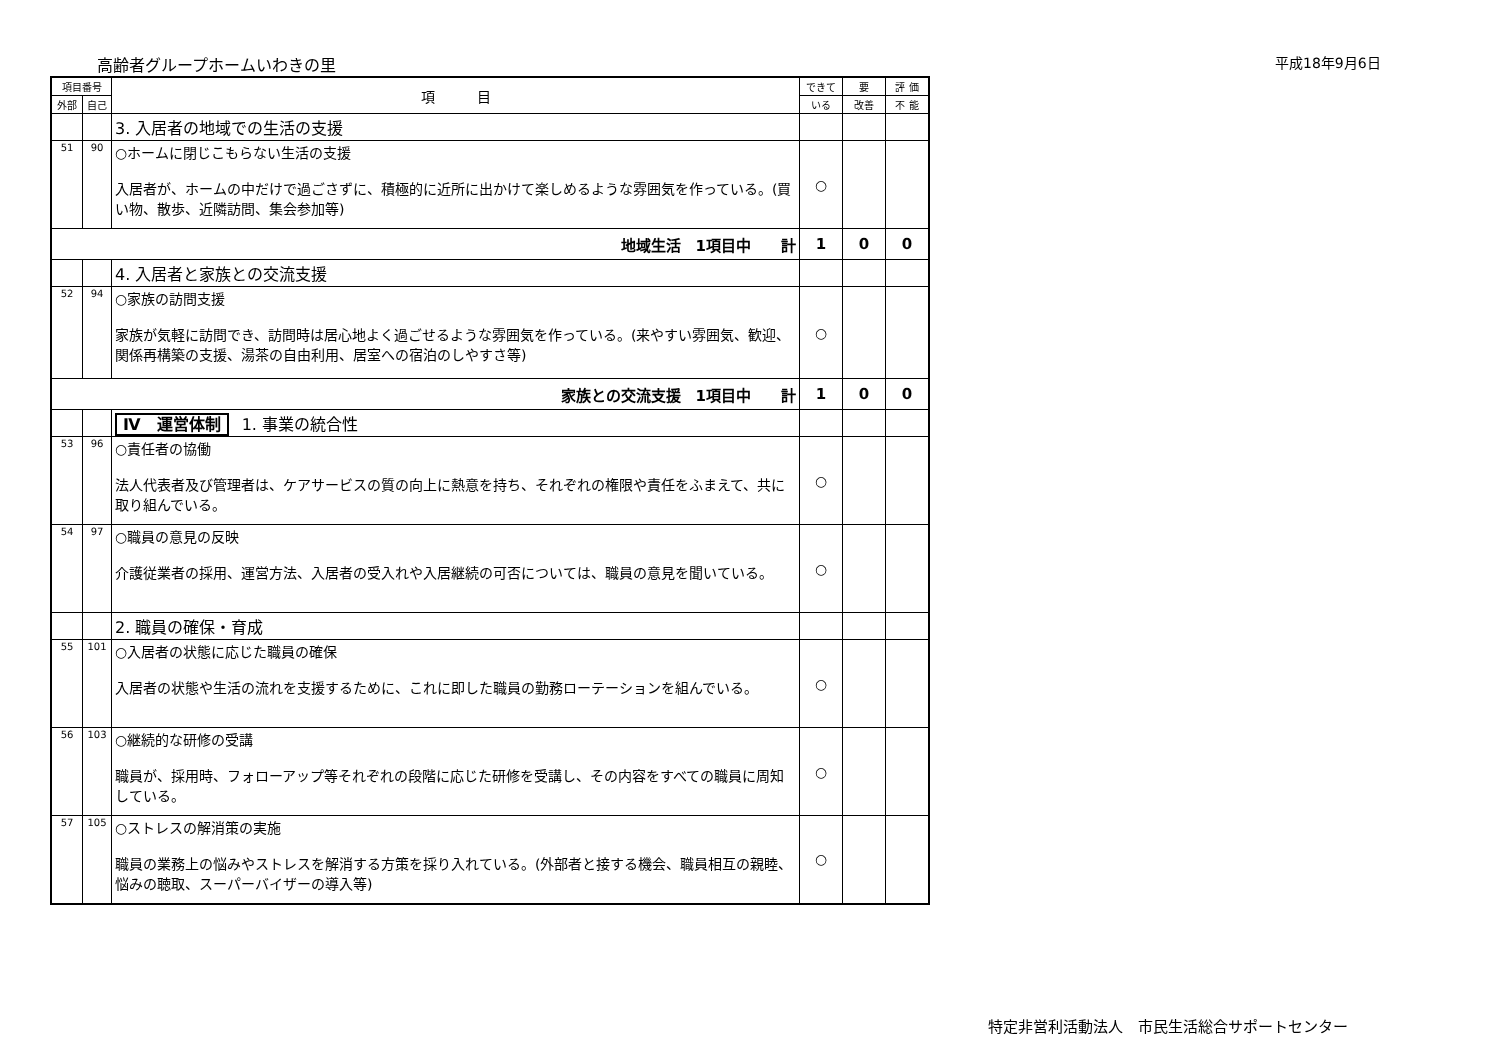高齢者グループホームいわきの里 平成18年9月6日
| 項目番号 | | 項 目 | できて | 要 | 評 価 |
| --- | --- | --- | --- | --- | --- |
| 外部 | 自己 | | いる | 改善 | 不 能 |
| | | 3. 入居者の地域での生活の支援 | | | |
| 51 | 90 | ○ホームに閉じこもらない生活の支援 入居者が、ホームの中だけで過ごさずに、積極的に近所に出かけて楽しめるような雰囲気を作っている。(買い物、散歩、近隣訪問、集会参加等) | ○ | | |
| 地域生活 1項目中 計 | | | 1 | 0 | 0 |
| | | 4. 入居者と家族との交流支援 | | | |
| 52 | 94 | ○家族の訪問支援 家族が気軽に訪問でき、訪問時は居心地よく過ごせるような雰囲気を作っている。(来やすい雰囲気、歓迎、関係再構築の支援、湯茶の自由利用、居室への宿泊のしやすさ等) | ○ | | |
| 家族との交流支援 1項目中 計 | | | 1 | 0 | 0 |
| | | Ⅳ 運営体制 1. 事業の統合性 | | | |
| 53 | 96 | ○責任者の協働 法人代表者及び管理者は、ケアサービスの質の向上に熱意を持ち、それぞれの権限や責任をふまえて、共に取り組んでいる。 | ○ | | |
| 54 | 97 | ○職員の意見の反映 介護従業者の採用、運営方法、入居者の受入れや入居継続の可否については、職員の意見を聞いている。 | ○ | | |
| | | 2. 職員の確保・育成 | | | |
| 55 | 101 | ○入居者の状態に応じた職員の確保 入居者の状態や生活の流れを支援するために、これに即した職員の勤務ローテーションを組んでいる。 | ○ | | |
| 56 | 103 | ○継続的な研修の受講 職員が、採用時、フォローアップ等それぞれの段階に応じた研修を受講し、その内容をすべての職員に周知している。 | ○ | | |
| 57 | 105 | ○ストレスの解消策の実施 職員の業務上の悩みやストレスを解消する方策を採り入れている。(外部者と接する機会、職員相互の親睦、悩みの聴取、スーパーバイザーの導入等) | ○ | | |
特定非営利活動法人　市民生活総合サポートセンター